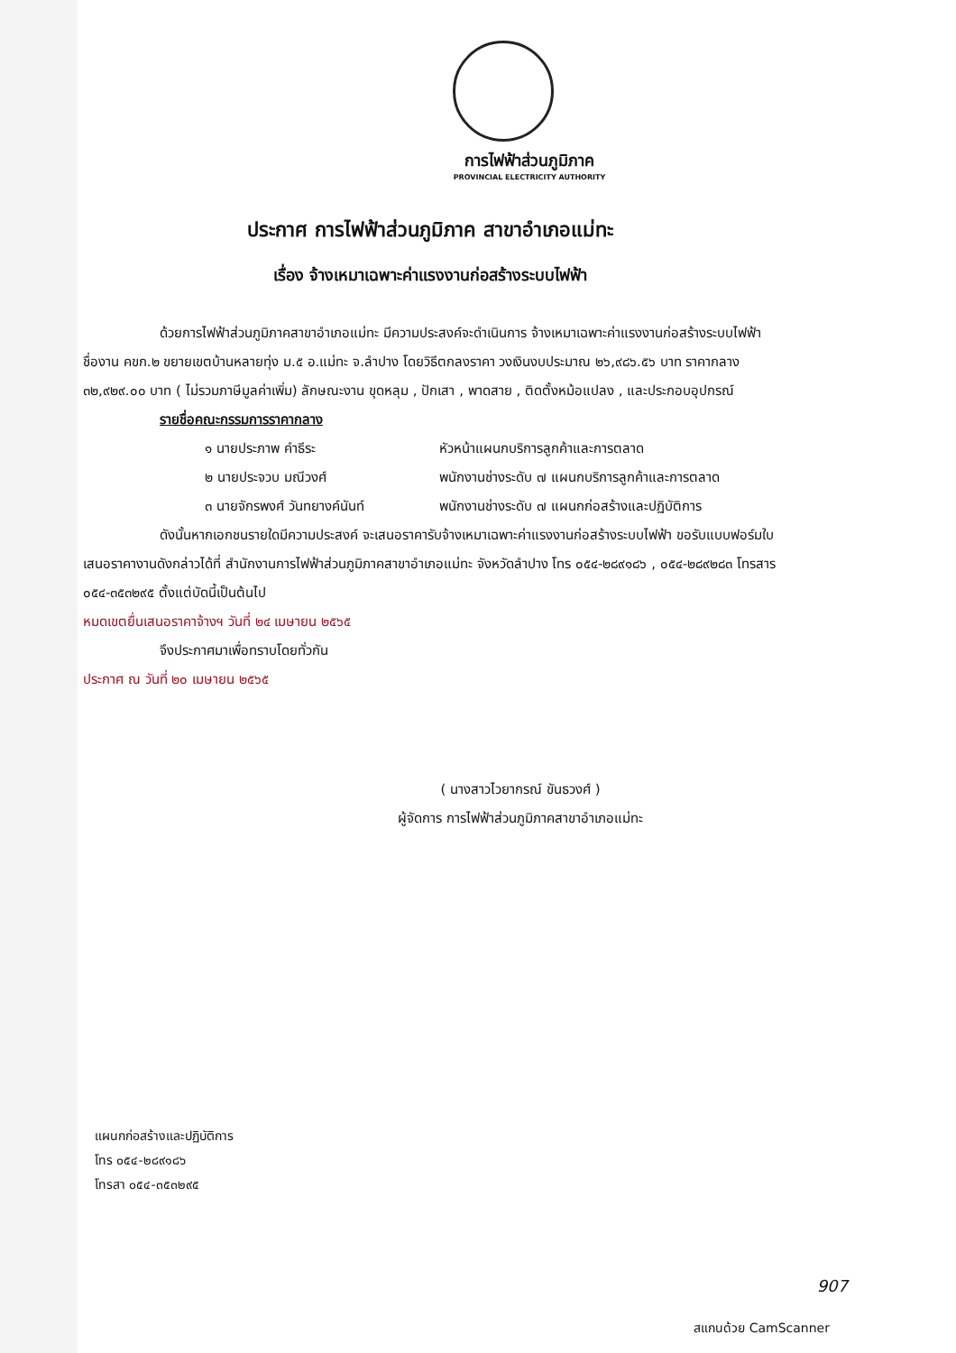การไฟฟ้าส่วนภูมิภาค
PROVINCIAL ELECTRICITY AUTHORITY
ประกาศ การไฟฟ้าส่วนภูมิภาค สาขาอำเภอแม่ทะ
เรื่อง จ้างเหมาเฉพาะค่าแรงงานก่อสร้างระบบไฟฟ้า
ด้วยการไฟฟ้าส่วนภูมิภาคสาขาอำเภอแม่ทะ มีความประสงค์จะดำเนินการ จ้างเหมาเฉพาะค่าแรงงานก่อสร้างระบบไฟฟ้า ชื่องาน คขก.๒ ขยายเขตบ้านหลายทุ่ง ม.๕ อ.แม่ทะ จ.ลำปาง โดยวิธีตกลงราคา วงเงินงบประมาณ ๒๖,๙๘๖.๕๖ บาท ราคากลาง ๓๒,๙๒๙.๐๐ บาท ( ไม่รวมภาษีมูลค่าเพิ่ม) ลักษณะงาน ขุดหลุม , ปักเสา , พาดสาย , ติดตั้งหม้อแปลง , และประกอบอุปกรณ์
รายชื่อคณะกรรมการราคากลาง
๑ นายประภาพ คำธีระ หัวหน้าแผนกบริการลูกค้าและการตลาด
๒ นายประจวบ มณีวงศ์ พนักงานช่างระดับ ๗ แผนกบริการลูกค้าและการตลาด
๓ นายจักรพงศ์ วันทยางค์นันท์ พนักงานช่างระดับ ๗ แผนกก่อสร้างและปฏิบัติการ
ดังนั้นหากเอกชนรายใดมีความประสงค์ จะเสนอราคารับจ้างเหมาเฉพาะค่าแรงงานก่อสร้างระบบไฟฟ้า ขอรับแบบฟอร์มใบเสนอราคางานดังกล่าวได้ที่ สำนักงานการไฟฟ้าส่วนภูมิภาคสาขาอำเภอแม่ทะ จังหวัดลำปาง โทร ๐๕๔-๒๘๙๑๘๖ , ๐๕๔-๒๘๙๒๘๓ โทรสาร ๐๕๔-๓๕๓๒๙๕ ตั้งแต่บัดนี้เป็นต้นไป
หมดเขตยื่นเสนอราคาจ้างฯ วันที่ ๒๔ เมษายน ๒๕๖๕
จึงประกาศมาเพื่อทราบโดยทั่วกัน
ประกาศ ณ วันที่ ๒๐ เมษายน ๒๕๖๕
( นางสาวไวยากรณ์ ขันธวงศ์ )
ผู้จัดการ การไฟฟ้าส่วนภูมิภาคสาขาอำเภอแม่ทะ
แผนกก่อสร้างและปฏิบัติการ
โทร ๐๕๔-๒๘๙๑๘๖
โทรสา ๐๕๔-๓๕๓๒๙๕
907
สแกนด้วย CamScanner